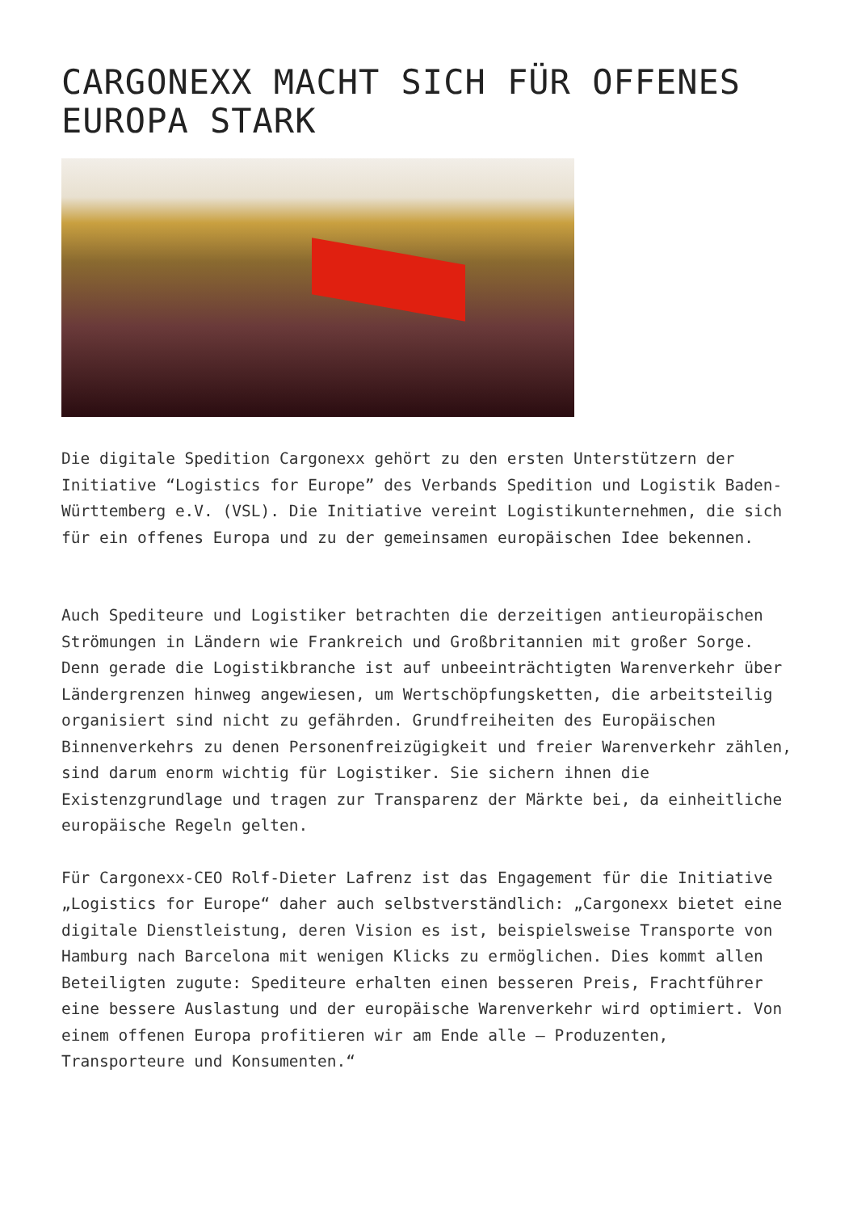CARGONEXX MACHT SICH FÜR OFFENES EUROPA STARK
Die digitale Spedition Cargonexx gehört zu den ersten Unterstützern der Initiative “Logistics for Europe” des Verbands Spedition und Logistik Baden-Württemberg e.V. (VSL). Die Initiative vereint Logistikunternehmen, die sich für ein offenes Europa und zu der gemeinsamen europäischen Idee bekennen.
Auch Spediteure und Logistiker betrachten die derzeitigen antieuropäischen Strömungen in Ländern wie Frankreich und Großbritannien mit großer Sorge. Denn gerade die Logistikbranche ist auf unbeeinträchtigten Warenverkehr über Ländergrenzen hinweg angewiesen, um Wertschöpfungsketten, die arbeitsteilig organisiert sind nicht zu gefährden. Grundfreiheiten des Europäischen Binnenverkehrs zu denen Personenfreizügigkeit und freier Warenverkehr zählen, sind darum enorm wichtig für Logistiker. Sie sichern ihnen die Existenzgrundlage und tragen zur Transparenz der Märkte bei, da einheitliche europäische Regeln gelten.
Für Cargonexx-CEO Rolf-Dieter Lafrenz ist das Engagement für die Initiative „Logistics for Europe“ daher auch selbstverständlich: „Cargonexx bietet eine digitale Dienstleistung, deren Vision es ist, beispielsweise Transporte von Hamburg nach Barcelona mit wenigen Klicks zu ermöglichen. Dies kommt allen Beteiligten zugute: Spediteure erhalten einen besseren Preis, Frachtführer eine bessere Auslastung und der europäische Warenverkehr wird optimiert. Von einem offenen Europa profitieren wir am Ende alle – Produzenten, Transporteure und Konsumenten.“